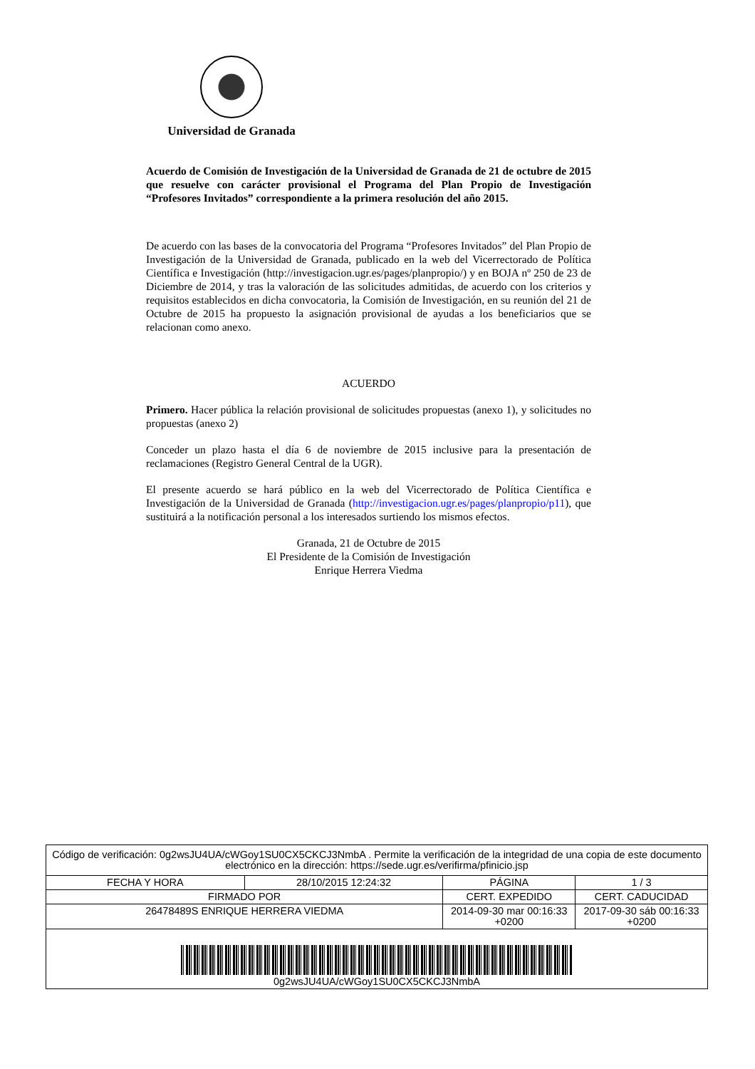Universidad de Granada
Acuerdo de Comisión de Investigación de la Universidad de Granada de 21 de octubre de 2015 que resuelve con carácter provisional el Programa del Plan Propio de Investigación “Profesores Invitados” correspondiente a la primera resolución del año 2015.
De acuerdo con las bases de la convocatoria del Programa “Profesores Invitados” del Plan Propio de Investigación de la Universidad de Granada, publicado en la web del Vicerrectorado de Política Científica e Investigación (http://investigacion.ugr.es/pages/planpropio/) y en BOJA nº 250 de 23 de Diciembre de 2014, y tras la valoración de las solicitudes admitidas, de acuerdo con los criterios y requisitos establecidos en dicha convocatoria, la Comisión de Investigación, en su reunión del 21 de Octubre de 2015 ha propuesto la asignación provisional de ayudas a los beneficiarios que se relacionan como anexo.
ACUERDO
Primero. Hacer pública la relación provisional de solicitudes propuestas (anexo 1), y solicitudes no propuestas (anexo 2)
Conceder un plazo hasta el día 6 de noviembre de 2015 inclusive para la presentación de reclamaciones (Registro General Central de la UGR).
El presente acuerdo se hará público en la web del Vicerrectorado de Política Científica e Investigación de la Universidad de Granada (http://investigacion.ugr.es/pages/planpropio/p11), que sustituirá a la notificación personal a los interesados surtiendo los mismos efectos.
Granada, 21 de Octubre de 2015
El Presidente de la Comisión de Investigación
Enrique Herrera Viedma
| Código de verificación: 0g2wsJU4UA/cWGoy1SU0CX5CKCJ3NmbA . Permite la verificación de la integridad de una copia de este documento electrónico en la dirección: https://sede.ugr.es/verifirma/pfinicio.jsp | | | |
| FECHA Y HORA | 28/10/2015 12:24:32 | PÁGINA | 1 / 3 |
| FIRMADO POR | | CERT. EXPEDIDO | CERT. CADUCIDAD |
| 26478489S ENRIQUE HERRERA VIEDMA | | 2014-09-30 mar 00:16:33 +0200 | 2017-09-30 sáb 00:16:33 +0200 |
| 0g2wsJU4UA/cWGoy1SU0CX5CKCJ3NmbA | | | |